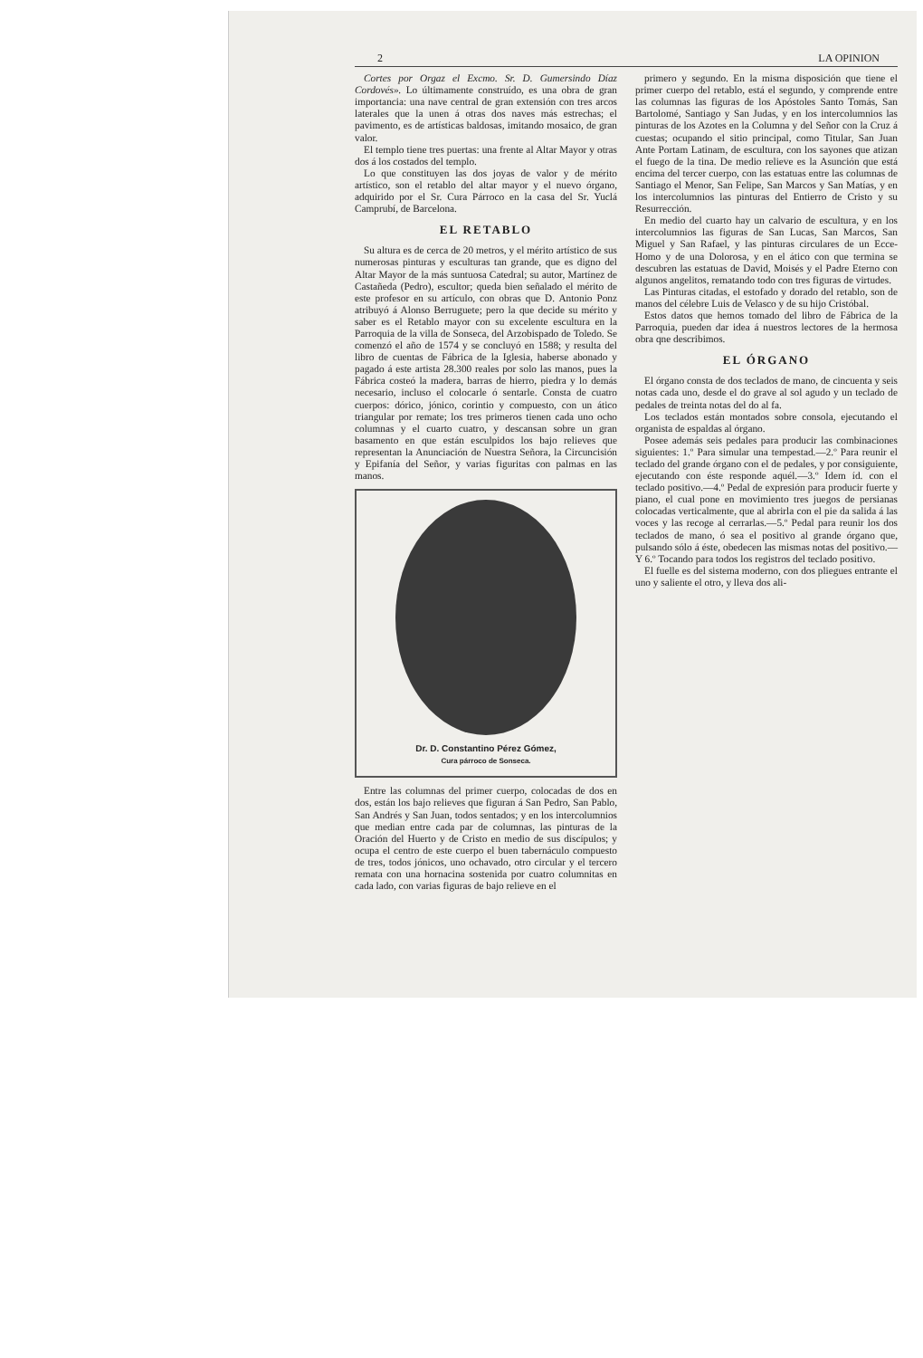2 LA OPINION
Cortes por Orgaz el Excmo. Sr. D. Gumersindo Díaz Cordovés». Lo últimamente construído, es una obra de gran importancia: una nave central de gran extensión con tres arcos laterales que la unen á otras dos naves más estrechas; el pavimento, es de artísticas baldosas, imitando mosaico, de gran valor.
El templo tiene tres puertas: una frente al Altar Mayor y otras dos á los costados del templo.
Lo que constituyen las dos joyas de valor y de mérito artístico, son el retablo del altar mayor y el nuevo órgano, adquirido por el Sr. Cura Párroco en la casa del Sr. Yuclá Camprubí, de Barcelona.
EL RETABLO
Su altura es de cerca de 20 metros, y el mérito artístico de sus numerosas pinturas y esculturas tan grande, que es digno del Altar Mayor de la más suntuosa Catedral; su autor, Martínez de Castañeda (Pedro), escultor; queda bien señalado el mérito de este profesor en su artículo, con obras que D. Antonio Ponz atribuyó á Alonso Berruguete; pero la que decide su mérito y saber es el Retablo mayor con su excelente escultura en la Parroquia de la villa de Sonseca, del Arzobispado de Toledo. Se comenzó el año de 1574 y se concluyó en 1588; y resulta del libro de cuentas de Fábrica de la Iglesia, haberse abonado y pagado á este artista 28.300 reales por solo las manos, pues la Fábrica costeó la madera, barras de hierro, piedra y lo demás necesario, incluso el colocarle ó sentarle. Consta de cuatro cuerpos: dórico, jónico, corintio y compuesto, con un ático triangular por remate; los tres primeros tienen cada uno ocho columnas y el cuarto cuatro, y descansan sobre un gran basamento en que están esculpidos los bajo relieves que representan la Anunciación de Nuestra Señora, la Circuncisión y Epifanía del Señor, y varias figuritas con palmas en las manos.
Dr. D. Constantino Pérez Gómez,
Cura párroco de Sonseca.
Entre las columnas del primer cuerpo, colocadas de dos en dos, están los bajo relieves que figuran á San Pedro, San Pablo, San Andrés y San Juan, todos sentados; y en los intercolumnios que median entre cada par de columnas, las pinturas de la Oración del Huerto y de Cristo en medio de sus discípulos; y ocupa el centro de este cuerpo el buen tabernáculo compuesto de tres, todos jónicos, uno ochavado, otro circular y el tercero remata con una hornacina sostenida por cuatro columnitas en cada lado, con varias figuras de bajo relieve en el
primero y segundo. En la misma disposición que tiene el primer cuerpo del retablo, está el segundo, y comprende entre las columnas las figuras de los Apóstoles Santo Tomás, San Bartolomé, Santiago y San Judas, y en los intercolumnios las pinturas de los Azotes en la Columna y del Señor con la Cruz á cuestas; ocupando el sitio principal, como Titular, San Juan Ante Portam Latinam, de escultura, con los sayones que atizan el fuego de la tina. De medio relieve es la Asunción que está encima del tercer cuerpo, con las estatuas entre las columnas de Santiago el Menor, San Felipe, San Marcos y San Matías, y en los intercolumnios las pinturas del Entierro de Cristo y su Resurrección.
En medio del cuarto hay un calvario de escultura, y en los intercolumnios las figuras de San Lucas, San Marcos, San Miguel y San Rafael, y las pinturas circulares de un Ecce-Homo y de una Dolorosa, y en el ático con que termina se descubren las estatuas de David, Moisés y el Padre Eterno con algunos angelitos, rematando todo con tres figuras de virtudes.
Las Pinturas citadas, el estofado y dorado del retablo, son de manos del célebre Luis de Velasco y de su hijo Cristóbal.
Estos datos que hemos tomado del libro de Fábrica de la Parroquia, pueden dar idea á nuestros lectores de la hermosa obra qne describimos.
EL ÓRGANO
El órgano consta de dos teclados de mano, de cincuenta y seis notas cada uno, desde el do grave al sol agudo y un teclado de pedales de treinta notas del do al fa.
Los teclados están montados sobre consola, ejecutando el organista de espaldas al órgano.
Posee además seis pedales para producir las combinaciones siguientes: 1.º Para simular una tempestad.—2.º Para reunir el teclado del grande órgano con el de pedales, y por consiguiente, ejecutando con éste responde aquél.—3.º Idem íd. con el teclado positivo.—4.º Pedal de expresión para producir fuerte y piano, el cual pone en movimiento tres juegos de persianas colocadas verticalmente, que al abrirla con el pie da salida á las voces y las recoge al cerrarlas.—5.º Pedal para reunir los dos teclados de mano, ó sea el positivo al grande órgano que, pulsando sólo á éste, obedecen las mismas notas del positivo.—Y 6.º Tocando para todos los registros del teclado positivo.
El fuelle es del sistema moderno, con dos pliegues entrante el uno y saliente el otro, y lleva dos ali-